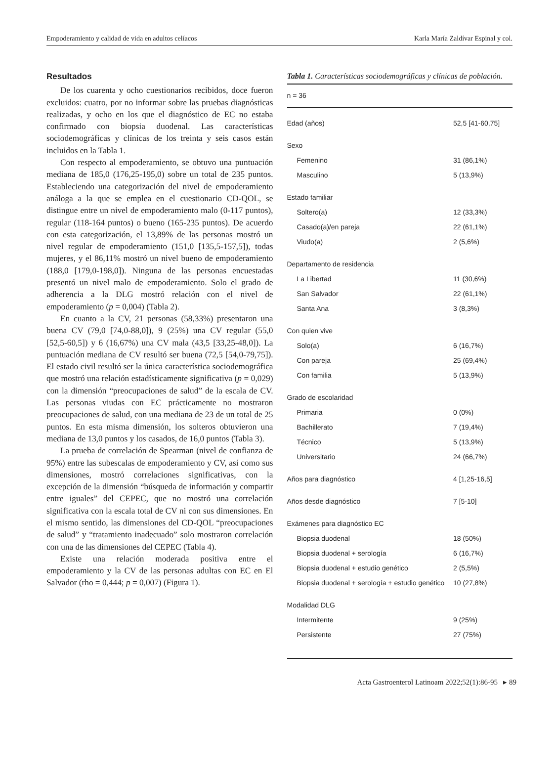Empoderamiento y calidad de vida en adultos celíacos Karla María Zaldívar Espinal y col.
Resultados
De los cuarenta y ocho cuestionarios recibidos, doce fueron excluidos: cuatro, por no informar sobre las pruebas diagnósticas realizadas, y ocho en los que el diagnóstico de EC no estaba confirmado con biopsia duodenal. Las características sociodemográficas y clínicas de los treinta y seis casos están incluidos en la Tabla 1.
Con respecto al empoderamiento, se obtuvo una puntuación mediana de 185,0 (176,25-195,0) sobre un total de 235 puntos. Estableciendo una categorización del nivel de empoderamiento análoga a la que se emplea en el cuestionario CD-QOL, se distingue entre un nivel de empoderamiento malo (0-117 puntos), regular (118-164 puntos) o bueno (165-235 puntos). De acuerdo con esta categorización, el 13,89% de las personas mostró un nivel regular de empoderamiento (151,0 [135,5-157,5]), todas mujeres, y el 86,11% mostró un nivel bueno de empoderamiento (188,0 [179,0-198,0]). Ninguna de las personas encuestadas presentó un nivel malo de empoderamiento. Solo el grado de adherencia a la DLG mostró relación con el nivel de empoderamiento (p = 0,004) (Tabla 2).
En cuanto a la CV, 21 personas (58,33%) presentaron una buena CV (79,0 [74,0-88,0]), 9 (25%) una CV regular (55,0 [52,5-60,5]) y 6 (16,67%) una CV mala (43,5 [33,25-48,0]). La puntuación mediana de CV resultó ser buena (72,5 [54,0-79,75]). El estado civil resultó ser la única característica sociodemográfica que mostró una relación estadísticamente significativa (p = 0,029) con la dimensión “preocupaciones de salud” de la escala de CV. Las personas viudas con EC prácticamente no mostraron preocupaciones de salud, con una mediana de 23 de un total de 25 puntos. En esta misma dimensión, los solteros obtuvieron una mediana de 13,0 puntos y los casados, de 16,0 puntos (Tabla 3).
La prueba de correlación de Spearman (nivel de confianza de 95%) entre las subescalas de empoderamiento y CV, así como sus dimensiones, mostró correlaciones significativas, con la excepción de la dimensión “búsqueda de información y compartir entre iguales” del CEPEC, que no mostró una correlación significativa con la escala total de CV ni con sus dimensiones. En el mismo sentido, las dimensiones del CD-QOL “preocupaciones de salud” y “tratamiento inadecuado” solo mostraron correlación con una de las dimensiones del CEPEC (Tabla 4).
Existe una relación moderada positiva entre el empoderamiento y la CV de las personas adultas con EC en El Salvador (rho = 0,444; p = 0,007) (Figura 1).
Tabla 1. Características sociodemográficas y clínicas de población.
| n = 36 | |
| Edad (años) | 52,5 [41-60,75] |
| Sexo | |
| Femenino | 31 (86,1%) |
| Masculino | 5 (13,9%) |
| Estado familiar | |
| Soltero(a) | 12 (33,3%) |
| Casado(a)/en pareja | 22 (61,1%) |
| Viudo(a) | 2 (5,6%) |
| Departamento de residencia | |
| La Libertad | 11 (30,6%) |
| San Salvador | 22 (61,1%) |
| Santa Ana | 3 (8,3%) |
| Con quien vive | |
| Solo(a) | 6 (16,7%) |
| Con pareja | 25 (69,4%) |
| Con familia | 5 (13,9%) |
| Grado de escolaridad | |
| Primaria | 0 (0%) |
| Bachillerato | 7 (19,4%) |
| Técnico | 5 (13,9%) |
| Universitario | 24 (66,7%) |
| Años para diagnóstico | 4 [1,25-16,5] |
| Años desde diagnóstico | 7 [5-10] |
| Exámenes para diagnóstico EC | |
| Biopsia duodenal | 18 (50%) |
| Biopsia duodenal + serología | 6 (16,7%) |
| Biopsia duodenal + estudio genético | 2 (5,5%) |
| Biopsia duodenal + serología + estudio genético | 10 (27,8%) |
| Modalidad DLG | |
| Intermitente | 9 (25%) |
| Persistente | 27 (75%) |
Acta Gastroenterol Latinoam 2022;52(1):86-95 ▸ 89